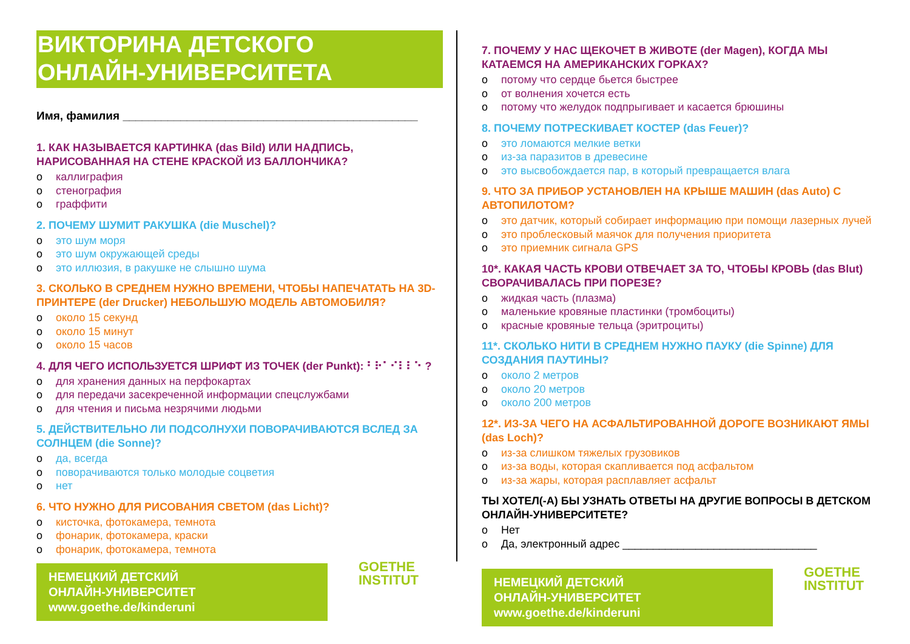ВИКТОРИНА ДЕТСКОГО
ОНЛАЙН-УНИВЕРСИТЕТА
Имя, фамилия ______________________________________________
1. КАК НАЗЫВАЕТСЯ КАРТИНКА (das Bild) ИЛИ НАДПИСЬ, НАРИСОВАННАЯ НА СТЕНЕ КРАСКОЙ ИЗ БАЛЛОНЧИКА?
каллиграфия
стенография
граффити
2. ПОЧЕМУ ШУМИТ РАКУШКА (die Muschel)?
это шум моря
это шум окружающей среды
это иллюзия, в ракушке не слышно шума
3. СКОЛЬКО В СРЕДНЕМ НУЖНО ВРЕМЕНИ, ЧТОБЫ НАПЕЧАТАТЬ НА 3D-ПРИНТЕРЕ (der Drucker) НЕБОЛЬШУЮ МОДЕЛЬ АВТОМОБИЛЯ?
около 15 секунд
около 15 минут
около 15 часов
4. ДЛЯ ЧЕГО ИСПОЛЬЗУЕТСЯ ШРИФТ ИЗ ТОЧЕК (der Punkt): ⠃⠗⠁⠊⠇⠇⠑ ?
для хранения данных на перфокартах
для передачи засекреченной информации спецслужбами
для чтения и письма незрячими людьми
5. ДЕЙСТВИТЕЛЬНО ЛИ ПОДСОЛНУХИ ПОВОРАЧИВАЮТСЯ ВСЛЕД ЗА СОЛНЦЕМ (die Sonne)?
да, всегда
поворачиваются только молодые соцветия
нет
6. ЧТО НУЖНО ДЛЯ РИСОВАНИЯ СВЕТОМ (das Licht)?
кисточка, фотокамера, темнота
фонарик, фотокамера, краски
фонарик, фотокамера, темнота
НЕМЕЦКИЙ ДЕТСКИЙ
ОНЛАЙН-УНИВЕРСИТЕТ
www.goethe.de/kinderuni
GOETHE
INSTITUT
7. ПОЧЕМУ У НАС ЩЕКОЧЕТ В ЖИВОТЕ (der Magen), КОГДА МЫ КАТАЕМСЯ НА АМЕРИКАНСКИХ ГОРКАХ?
потому что сердце бьется быстрее
от волнения хочется есть
потому что желудок подпрыгивает и касается брюшины
8. ПОЧЕМУ ПОТРЕСКИВАЕТ КОСТЕР (das Feuer)?
это ломаются мелкие ветки
из-за паразитов в древесине
это высвобождается пар, в который превращается влага
9. ЧТО ЗА ПРИБОР УСТАНОВЛЕН НА КРЫШЕ МАШИН (das Auto) С АВТОПИЛОТОМ?
это датчик, который собирает информацию при помощи лазерных лучей
это проблесковый маячок для получения приоритета
это приемник сигнала GPS
10*. КАКАЯ ЧАСТЬ КРОВИ ОТВЕЧАЕТ ЗА ТО, ЧТОБЫ КРОВЬ (das Blut) СВОРАЧИВАЛАСЬ ПРИ ПОРЕЗЕ?
жидкая часть (плазма)
маленькие кровяные пластинки (тромбоциты)
красные кровяные тельца (эритроциты)
11*. СКОЛЬКО НИТИ В СРЕДНЕМ НУЖНО ПАУКУ (die Spinne) ДЛЯ СОЗДАНИЯ ПАУТИНЫ?
около 2 метров
около 20 метров
около 200 метров
12*. ИЗ-ЗА ЧЕГО НА АСФАЛЬТИРОВАННОЙ ДОРОГЕ ВОЗНИКАЮТ ЯМЫ (das Loch)?
из-за слишком тяжелых грузовиков
из-за воды, которая скапливается под асфальтом
из-за жары, которая расплавляет асфальт
ТЫ ХОТЕЛ(-А) БЫ УЗНАТЬ ОТВЕТЫ НА ДРУГИЕ ВОПРОСЫ В ДЕТСКОМ ОНЛАЙН-УНИВЕРСИТЕТЕ?
Нет
Да, электронный адрес ________________________________
НЕМЕЦКИЙ ДЕТСКИЙ
ОНЛАЙН-УНИВЕРСИТЕТ
www.goethe.de/kinderuni
GOETHE
INSTITUT